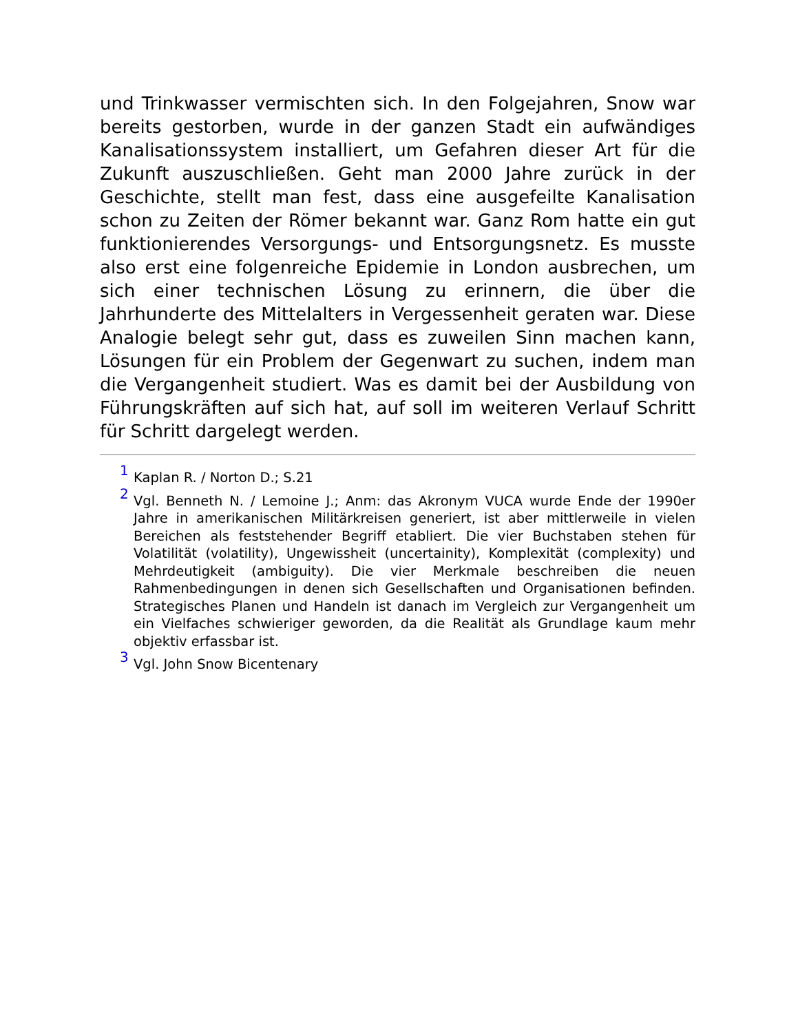und Trinkwasser vermischten sich. In den Folgejahren, Snow war bereits gestorben, wurde in der ganzen Stadt ein aufwändiges Kanalisationssystem installiert, um Gefahren dieser Art für die Zukunft auszuschließen. Geht man 2000 Jahre zurück in der Geschichte, stellt man fest, dass eine ausgefeilte Kanalisation schon zu Zeiten der Römer bekannt war. Ganz Rom hatte ein gut funktionierendes Versorgungs- und Entsorgungsnetz. Es musste also erst eine folgenreiche Epidemie in London ausbrechen, um sich einer technischen Lösung zu erinnern, die über die Jahrhunderte des Mittelalters in Vergessenheit geraten war. Diese Analogie belegt sehr gut, dass es zuweilen Sinn machen kann, Lösungen für ein Problem der Gegenwart zu suchen, indem man die Vergangenheit studiert. Was es damit bei der Ausbildung von Führungskräften auf sich hat, auf soll im weiteren Verlauf Schritt für Schritt dargelegt werden.
<sup>1</sup> Kaplan R. / Norton D.; S.21
<sup>2</sup> Vgl. Benneth N. / Lemoine J.; Anm: das Akronym VUCA wurde Ende der 1990er Jahre in amerikanischen Militärkreisen generiert, ist aber mittlerweile in vielen Bereichen als feststehender Begriff etabliert. Die vier Buchstaben stehen für Volatilität (volatility), Ungewissheit (uncertainity), Komplexität (complexity) und Mehrdeutigkeit (ambiguity). Die vier Merkmale beschreiben die neuen Rahmenbedingungen in denen sich Gesellschaften und Organisationen befinden. Strategisches Planen und Handeln ist danach im Vergleich zur Vergangenheit um ein Vielfaches schwieriger geworden, da die Realität als Grundlage kaum mehr objektiv erfassbar ist.
<sup>3</sup> Vgl. John Snow Bicentenary